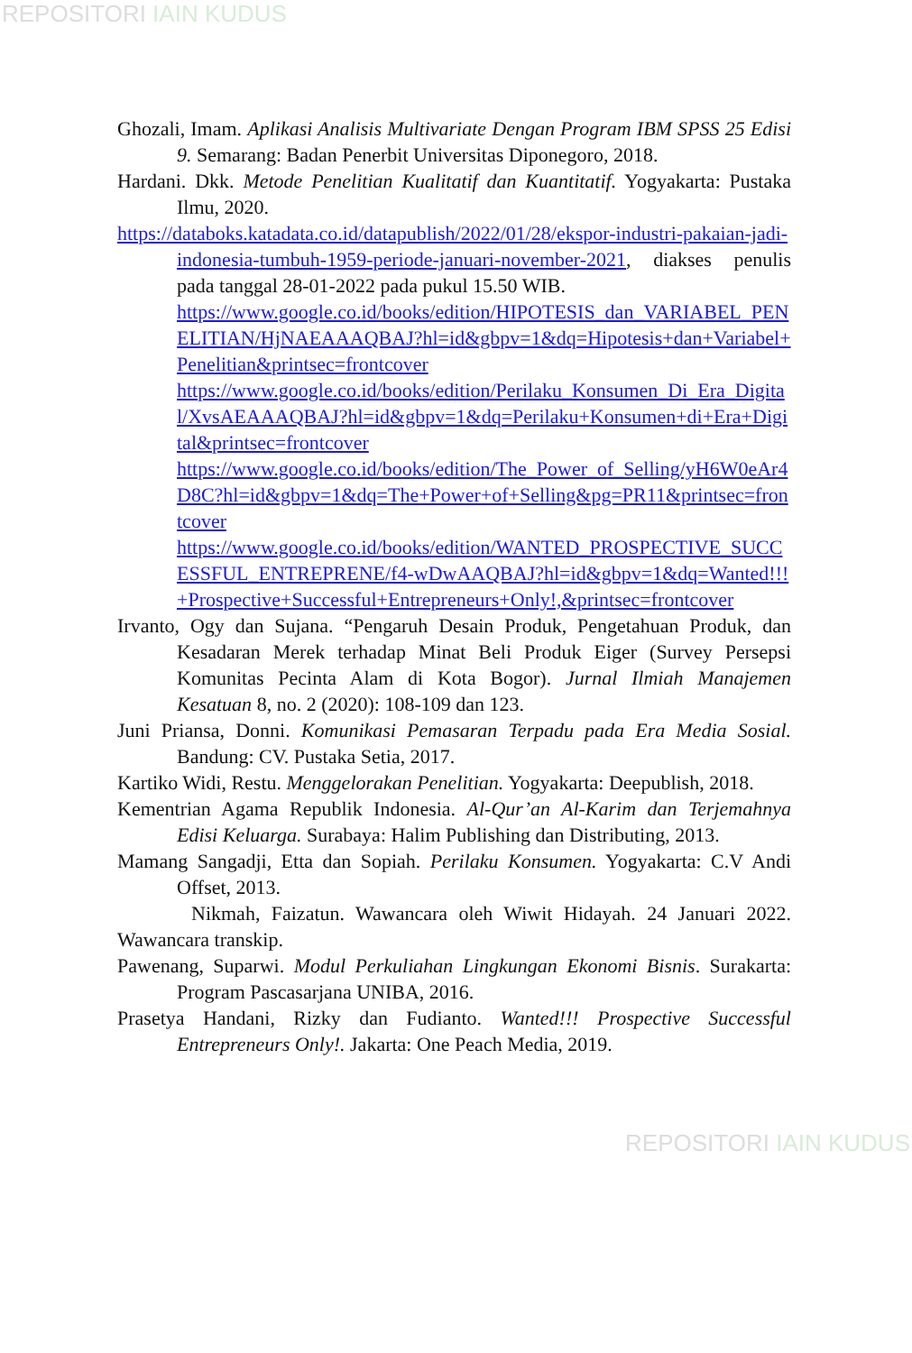REPOSITORI IAIN KUDUS
Ghozali, Imam. Aplikasi Analisis Multivariate Dengan Program IBM SPSS 25 Edisi 9. Semarang: Badan Penerbit Universitas Diponegoro, 2018.
Hardani. Dkk. Metode Penelitian Kualitatif dan Kuantitatif. Yogyakarta: Pustaka Ilmu, 2020.
https://databoks.katadata.co.id/datapublish/2022/01/28/ekspor-industri-pakaian-jadi-indonesia-tumbuh-1959-periode-januari-november-2021, diakses penulis pada tanggal 28-01-2022 pada pukul 15.50 WIB.
https://www.google.co.id/books/edition/HIPOTESIS_dan_VARIABEL_PENELITIAN/HjNAEAAAQBAJ?hl=id&gbpv=1&dq=Hipotesis+dan+Variabel+Penelitian&printsec=frontcover
https://www.google.co.id/books/edition/Perilaku_Konsumen_Di_Era_Digital/XvsAEAAAQBAJ?hl=id&gbpv=1&dq=Perilaku+Konsumen+di+Era+Digital&printsec=frontcover
https://www.google.co.id/books/edition/The_Power_of_Selling/yH6W0eAr4D8C?hl=id&gbpv=1&dq=The+Power+of+Selling&pg=PR11&printsec=frontcover
https://www.google.co.id/books/edition/WANTED_PROSPECTIVE_SUCCESSFUL_ENTREPRENE/f4-wDwAAQBAJ?hl=id&gbpv=1&dq=Wanted!!!+Prospective+Successful+Entrepreneurs+Only!,&printsec=frontcover
Irvanto, Ogy dan Sujana. “Pengaruh Desain Produk, Pengetahuan Produk, dan Kesadaran Merek terhadap Minat Beli Produk Eiger (Survey Persepsi Komunitas Pecinta Alam di Kota Bogor). Jurnal Ilmiah Manajemen Kesatuan 8, no. 2 (2020): 108-109 dan 123.
Juni Priansa, Donni. Komunikasi Pemasaran Terpadu pada Era Media Sosial. Bandung: CV. Pustaka Setia, 2017.
Kartiko Widi, Restu. Menggelorakan Penelitian. Yogyakarta: Deepublish, 2018.
Kementrian Agama Republik Indonesia. Al-Qur’an Al-Karim dan Terjemahnya Edisi Keluarga. Surabaya: Halim Publishing dan Distributing, 2013.
Mamang Sangadji, Etta dan Sopiah. Perilaku Konsumen. Yogyakarta: C.V Andi Offset, 2013.
Nikmah, Faizatun. Wawancara oleh Wiwit Hidayah. 24 Januari 2022. Wawancara transkip.
Pawenang, Suparwi. Modul Perkuliahan Lingkungan Ekonomi Bisnis. Surakarta: Program Pascasarjana UNIBA, 2016.
Prasetya Handani, Rizky dan Fudianto. Wanted!!! Prospective Successful Entrepreneurs Only!. Jakarta: One Peach Media, 2019.
REPOSITORI IAIN KUDUS